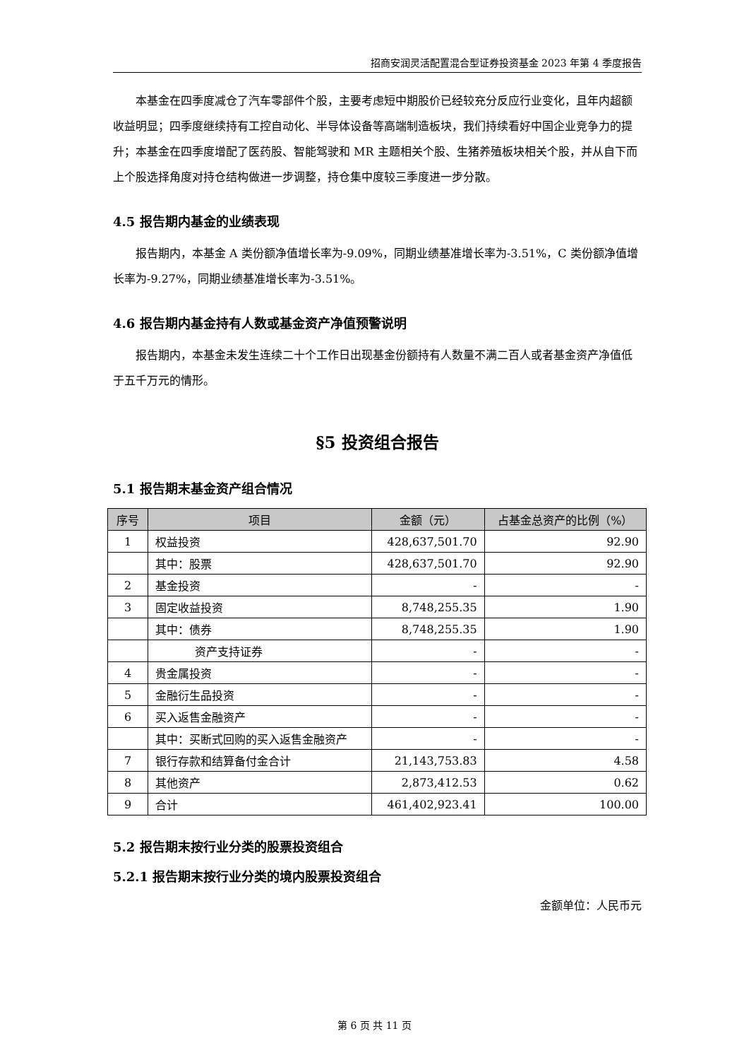招商安润灵活配置混合型证券投资基金 2023 年第 4 季度报告
本基金在四季度减仓了汽车零部件个股，主要考虑短中期股价已经较充分反应行业变化，且年内超额收益明显；四季度继续持有工控自动化、半导体设备等高端制造板块，我们持续看好中国企业竞争力的提升；本基金在四季度增配了医药股、智能驾驶和 MR 主题相关个股、生猪养殖板块相关个股，并从自下而上个股选择角度对持仓结构做进一步调整，持仓集中度较三季度进一步分散。
4.5 报告期内基金的业绩表现
报告期内，本基金 A 类份额净值增长率为-9.09%，同期业绩基准增长率为-3.51%，C 类份额净值增长率为-9.27%，同期业绩基准增长率为-3.51%。
4.6 报告期内基金持有人数或基金资产净值预警说明
报告期内，本基金未发生连续二十个工作日出现基金份额持有人数量不满二百人或者基金资产净值低于五千万元的情形。
§5 投资组合报告
5.1 报告期末基金资产组合情况
| 序号 | 项目 | 金额（元） | 占基金总资产的比例（%） |
| --- | --- | --- | --- |
| 1 | 权益投资 | 428,637,501.70 | 92.90 |
| | 其中：股票 | 428,637,501.70 | 92.90 |
| 2 | 基金投资 | - | - |
| 3 | 固定收益投资 | 8,748,255.35 | 1.90 |
| | 其中：债券 | 8,748,255.35 | 1.90 |
| | 资产支持证券 | - | - |
| 4 | 贵金属投资 | - | - |
| 5 | 金融衍生品投资 | - | - |
| 6 | 买入返售金融资产 | - | - |
| | 其中：买断式回购的买入返售金融资产 | - | - |
| 7 | 银行存款和结算备付金合计 | 21,143,753.83 | 4.58 |
| 8 | 其他资产 | 2,873,412.53 | 0.62 |
| 9 | 合计 | 461,402,923.41 | 100.00 |
5.2 报告期末按行业分类的股票投资组合
5.2.1 报告期末按行业分类的境内股票投资组合
金额单位：人民币元
第 6 页 共 11 页